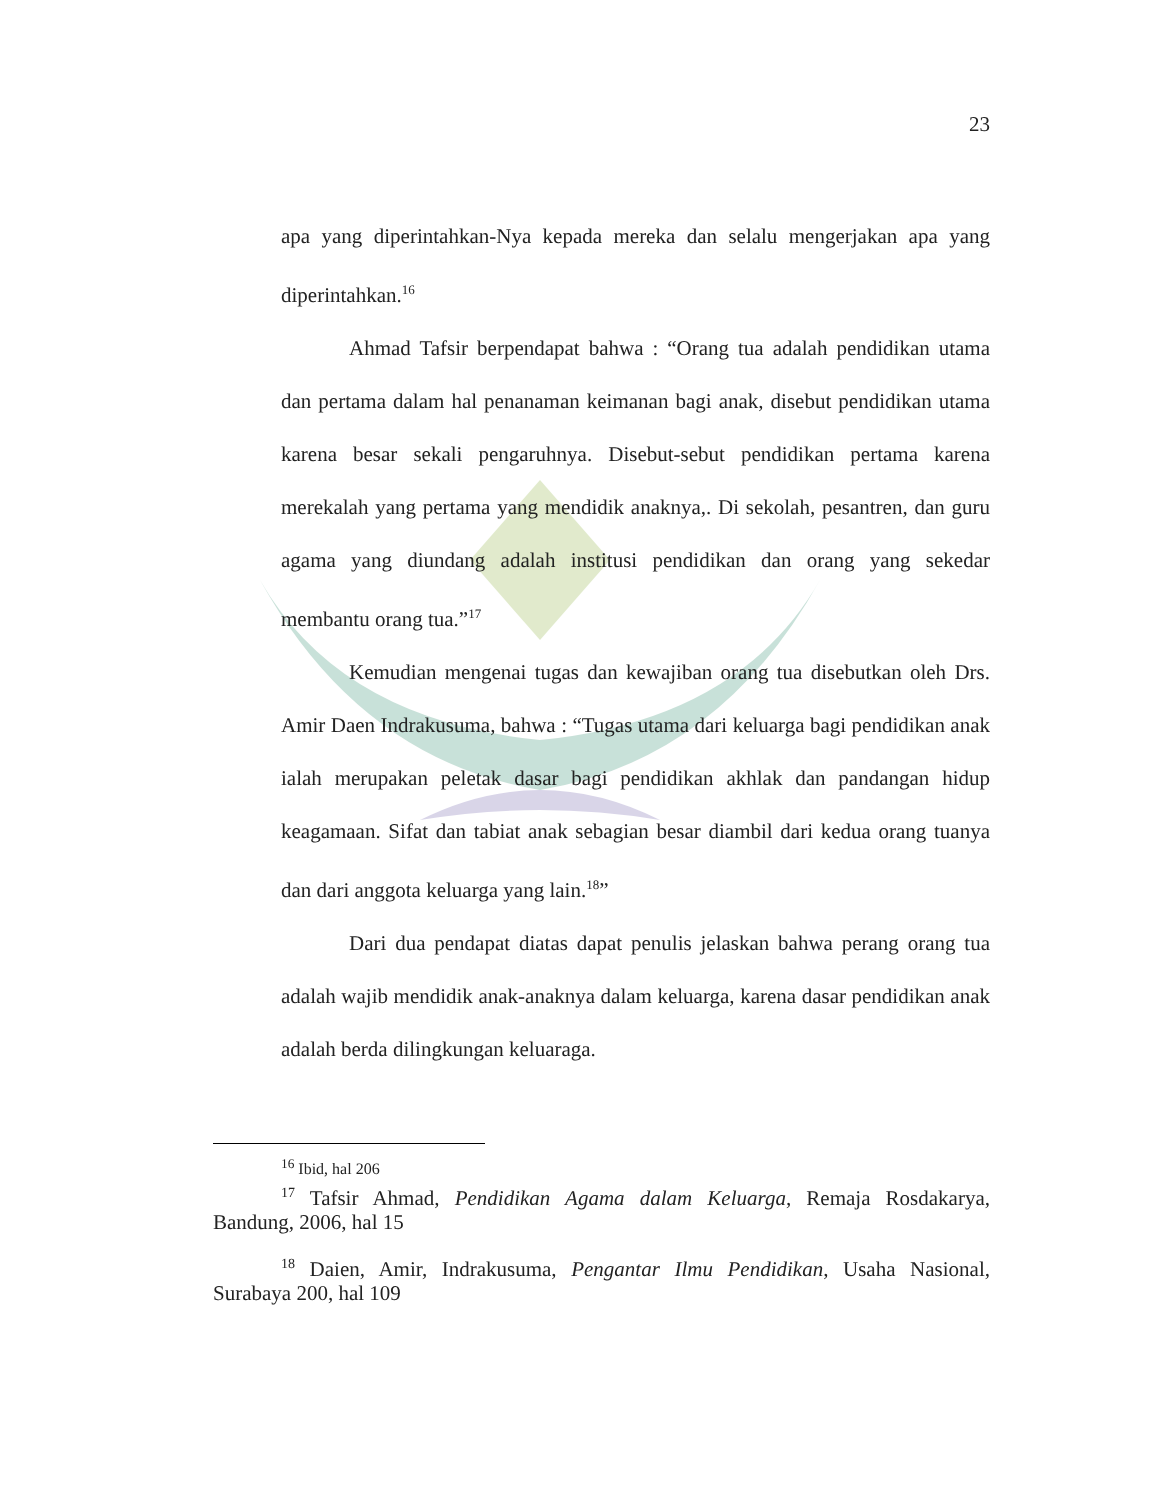23
apa yang diperintahkan-Nya kepada mereka dan selalu mengerjakan apa yang diperintahkan.<sup>16</sup>
Ahmad Tafsir berpendapat bahwa : “Orang tua adalah pendidikan utama dan pertama dalam hal penanaman keimanan bagi anak, disebut pendidikan utama karena besar sekali pengaruhnya. Disebut-sebut pendidikan pertama karena merekalah yang pertama yang mendidik anaknya,. Di sekolah, pesantren, dan guru agama yang diundang adalah institusi pendidikan dan orang yang sekedar membantu orang tua.”<sup>17</sup>
Kemudian mengenai tugas dan kewajiban orang tua disebutkan oleh Drs. Amir Daen Indrakusuma, bahwa : “Tugas utama dari keluarga bagi pendidikan anak ialah merupakan peletak dasar bagi pendidikan akhlak dan pandangan hidup keagamaan. Sifat dan tabiat anak sebagian besar diambil dari kedua orang tuanya dan dari anggota keluarga yang lain.<sup>18</sup>”
Dari dua pendapat diatas dapat penulis jelaskan bahwa perang orang tua adalah wajib mendidik anak-anaknya dalam keluarga, karena dasar pendidikan anak adalah berda dilingkungan keluaraga.
<sup>16</sup> Ibid, hal 206
<sup>17</sup> Tafsir Ahmad, Pendidikan Agama dalam Keluarga, Remaja Rosdakarya, Bandung, 2006, hal 15
<sup>18</sup> Daien, Amir, Indrakusuma, Pengantar Ilmu Pendidikan, Usaha Nasional, Surabaya 200, hal 109